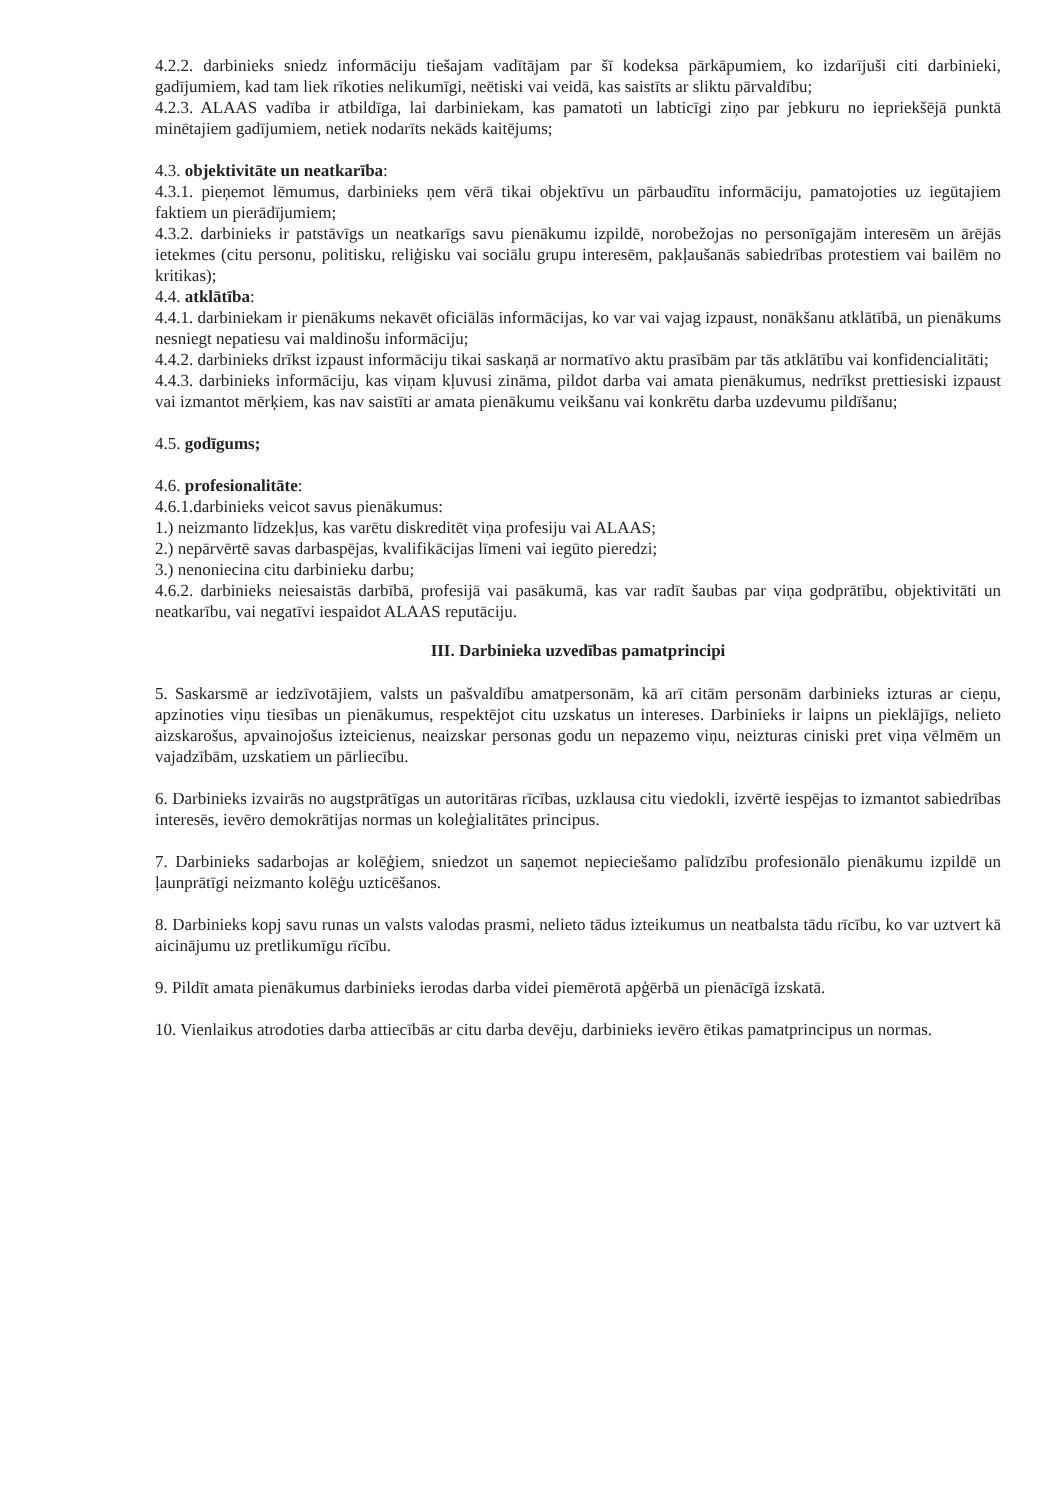4.2.2. darbinieks sniedz informāciju tiešajam vadītājam par šī kodeksa pārkāpumiem, ko izdarījuši citi darbinieki, gadījumiem, kad tam liek rīkoties nelikumīgi, neētiski vai veidā, kas saistīts ar sliktu pārvaldību;
4.2.3. ALAAS vadība ir atbildīga, lai darbiniekam, kas pamatoti un labticīgi ziņo par jebkuru no iepriekšējā punktā minētajiem gadījumiem, netiek nodarīts nekāds kaitējums;
4.3. objektivitāte un neatkarība:
4.3.1. pieņemot lēmumus, darbinieks ņem vērā tikai objektīvu un pārbaudītu informāciju, pamatojoties uz iegūtajiem faktiem un pierādījumiem;
4.3.2. darbinieks ir patstāvīgs un neatkarīgs savu pienākumu izpildē, norobežojas no personīgajām interesēm un ārējās ietekmes (citu personu, politisku, reliģisku vai sociālu grupu interesēm, pakļaušanās sabiedrības protestiem vai bailēm no kritikas);
4.4. atklātība:
4.4.1. darbiniekam ir pienākums nekavēt oficiālās informācijas, ko var vai vajag izpaust, nonākšanu atklātībā, un pienākums nesniegt nepatiesu vai maldinošu informāciju;
4.4.2. darbinieks drīkst izpaust informāciju tikai saskaņā ar normatīvo aktu prasībām par tās atklātību vai konfidencialitāti;
4.4.3. darbinieks informāciju, kas viņam kļuvusi zināma, pildot darba vai amata pienākumus, nedrīkst prettiesiski izpaust vai izmantot mērķiem, kas nav saistīti ar amata pienākumu veikšanu vai konkrētu darba uzdevumu pildīšanu;
4.5. godīgums;
4.6. profesionalitāte:
4.6.1.darbinieks veicot savus pienākumus:
1.) neizmanto līdzekļus, kas varētu diskreditēt viņa profesiju vai ALAAS;
2.) nepārvērtē savas darbaspējas, kvalifikācijas līmeni vai iegūto pieredzi;
3.) nenoniecina citu darbinieku darbu;
4.6.2. darbinieks neiesaistās darbībā, profesijā vai pasākumā, kas var radīt šaubas par viņa godprātību, objektivitāti un neatkarību, vai negatīvi iespaidot ALAAS reputāciju.
III. Darbinieka uzvedības pamatprincipi
5. Saskarsmē ar iedzīvotājiem, valsts un pašvaldību amatpersonām, kā arī citām personām darbinieks izturas ar cieņu, apzinoties viņu tiesības un pienākumus, respektējot citu uzskatus un intereses. Darbinieks ir laipns un pieklājīgs, nelieto aizskarošus, apvainojošus izteicienus, neaizskar personas godu un nepazemo viņu, neizturas ciniski pret viņa vēlmēm un vajadzībām, uzskatiem un pārliecību.
6. Darbinieks izvairās no augstprātīgas un autoritāras rīcības, uzklausa citu viedokli, izvērtē iespējas to izmantot sabiedrības interesēs, ievēro demokrātijas normas un koleģialitātes principus.
7. Darbinieks sadarbojas ar kolēģiem, sniedzot un saņemot nepieciešamo palīdzību profesionālo pienākumu izpildē un ļaunprātīgi neizmanto kolēģu uzticēšanos.
8. Darbinieks kopj savu runas un valsts valodas prasmi, nelieto tādus izteikumus un neatbalsta tādu rīcību, ko var uztvert kā aicinājumu uz pretlikumīgu rīcību.
9. Pildīt amata pienākumus darbinieks ierodas darba videi piemērotā apģērbā un pienācīgā izskatā.
10. Vienlaikus atrodoties darba attiecībās ar citu darba devēju, darbinieks ievēro ētikas pamatprincipus un normas.